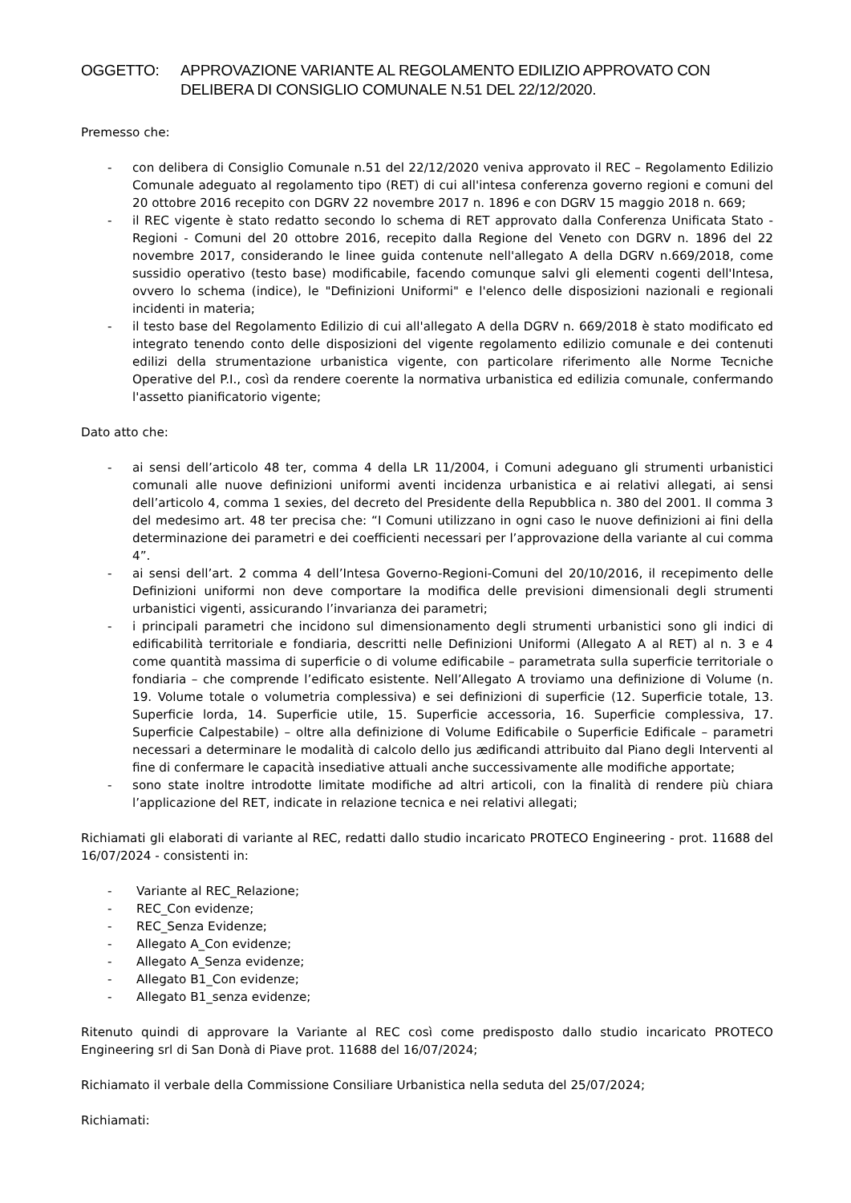OGGETTO: APPROVAZIONE VARIANTE AL REGOLAMENTO EDILIZIO APPROVATO CON DELIBERA DI CONSIGLIO COMUNALE N.51 DEL 22/12/2020.
Premesso che:
- con delibera di Consiglio Comunale n.51 del 22/12/2020 veniva approvato il REC – Regolamento Edilizio Comunale adeguato al regolamento tipo (RET) di cui all'intesa conferenza governo regioni e comuni del 20 ottobre 2016 recepito con DGRV 22 novembre 2017 n. 1896 e con DGRV 15 maggio 2018 n. 669;
- il REC vigente è stato redatto secondo lo schema di RET approvato dalla Conferenza Unificata Stato - Regioni - Comuni del 20 ottobre 2016, recepito dalla Regione del Veneto con DGRV n. 1896 del 22 novembre 2017, considerando le linee guida contenute nell'allegato A della DGRV n.669/2018, come sussidio operativo (testo base) modificabile, facendo comunque salvi gli elementi cogenti dell'Intesa, ovvero lo schema (indice), le "Definizioni Uniformi" e l'elenco delle disposizioni nazionali e regionali incidenti in materia;
- il testo base del Regolamento Edilizio di cui all'allegato A della DGRV n. 669/2018 è stato modificato ed integrato tenendo conto delle disposizioni del vigente regolamento edilizio comunale e dei contenuti edilizi della strumentazione urbanistica vigente, con particolare riferimento alle Norme Tecniche Operative del P.I., così da rendere coerente la normativa urbanistica ed edilizia comunale, confermando l'assetto pianificatorio vigente;
Dato atto che:
- ai sensi dell’articolo 48 ter, comma 4 della LR 11/2004, i Comuni adeguano gli strumenti urbanistici comunali alle nuove definizioni uniformi aventi incidenza urbanistica e ai relativi allegati, ai sensi dell’articolo 4, comma 1 sexies, del decreto del Presidente della Repubblica n. 380 del 2001. Il comma 3 del medesimo art. 48 ter precisa che: “I Comuni utilizzano in ogni caso le nuove definizioni ai fini della determinazione dei parametri e dei coefficienti necessari per l’approvazione della variante al cui comma 4”.
- ai sensi dell’art. 2 comma 4 dell’Intesa Governo-Regioni-Comuni del 20/10/2016, il recepimento delle Definizioni uniformi non deve comportare la modifica delle previsioni dimensionali degli strumenti urbanistici vigenti, assicurando l’invarianza dei parametri;
- i principali parametri che incidono sul dimensionamento degli strumenti urbanistici sono gli indici di edificabilità territoriale e fondiaria, descritti nelle Definizioni Uniformi (Allegato A al RET) al n. 3 e 4 come quantità massima di superficie o di volume edificabile – parametrata sulla superficie territoriale o fondiaria – che comprende l’edificato esistente. Nell’Allegato A troviamo una definizione di Volume (n. 19. Volume totale o volumetria complessiva) e sei definizioni di superficie (12. Superficie totale, 13. Superficie lorda, 14. Superficie utile, 15. Superficie accessoria, 16. Superficie complessiva, 17. Superficie Calpestabile) – oltre alla definizione di Volume Edificabile o Superficie Edificale – parametri necessari a determinare le modalità di calcolo dello jus ædificandi attribuito dal Piano degli Interventi al fine di confermare le capacità insediative attuali anche successivamente alle modifiche apportate;
- sono state inoltre introdotte limitate modifiche ad altri articoli, con la finalità di rendere più chiara l’applicazione del RET, indicate in relazione tecnica e nei relativi allegati;
Richiamati gli elaborati di variante al REC, redatti dallo studio incaricato PROTECO Engineering - prot. 11688 del 16/07/2024 - consistenti in:
- Variante al REC_Relazione;
- REC_Con evidenze;
- REC_Senza Evidenze;
- Allegato A_Con evidenze;
- Allegato A_Senza evidenze;
- Allegato B1_Con evidenze;
- Allegato B1_senza evidenze;
Ritenuto quindi di approvare la Variante al REC così come predisposto dallo studio incaricato PROTECO Engineering srl di San Donà di Piave prot. 11688 del 16/07/2024;
Richiamato il verbale della Commissione Consiliare Urbanistica nella seduta del 25/07/2024;
Richiamati: